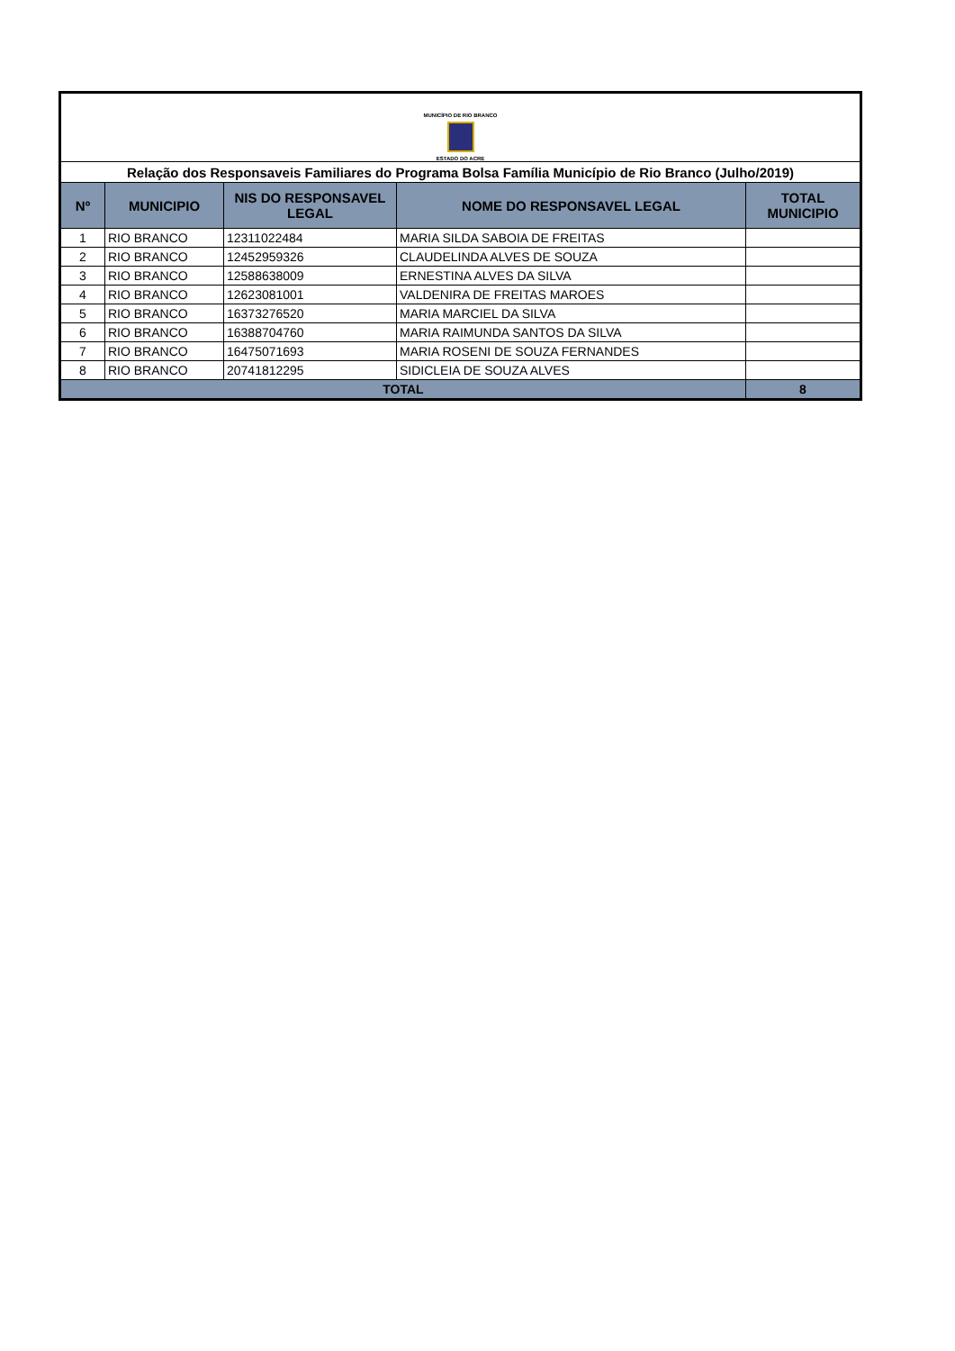| MUNICÍPIO DE RIO BRANCO ESTADO DO ACRE | | | | |
| Relação dos Responsaveis Familiares do Programa Bolsa Família Município de Rio Branco (Julho/2019) | | | | |
| Nº | MUNICIPIO | NIS DO RESPONSAVEL LEGAL | NOME DO RESPONSAVEL LEGAL | TOTAL MUNICIPIO |
| 1 | RIO BRANCO | 12311022484 | MARIA SILDA SABOIA DE FREITAS | |
| 2 | RIO BRANCO | 12452959326 | CLAUDELINDA ALVES DE SOUZA | |
| 3 | RIO BRANCO | 12588638009 | ERNESTINA ALVES DA SILVA | |
| 4 | RIO BRANCO | 12623081001 | VALDENIRA DE FREITAS MAROES | |
| 5 | RIO BRANCO | 16373276520 | MARIA MARCIEL DA SILVA | |
| 6 | RIO BRANCO | 16388704760 | MARIA RAIMUNDA SANTOS DA SILVA | |
| 7 | RIO BRANCO | 16475071693 | MARIA ROSENI DE SOUZA FERNANDES | |
| 8 | RIO BRANCO | 20741812295 | SIDICLEIA DE SOUZA ALVES | |
| TOTAL | | | | 8 |